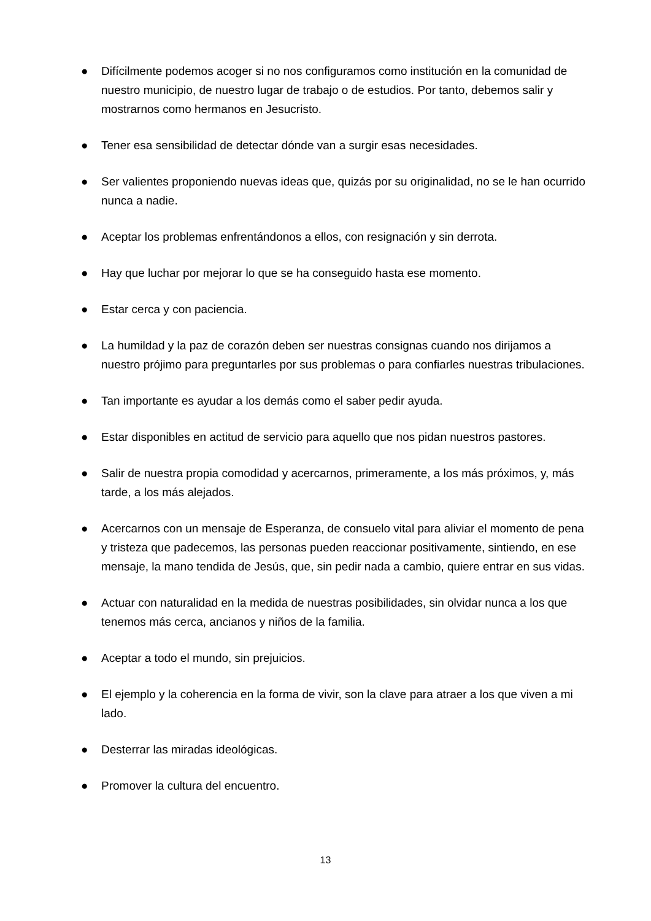● Difícilmente podemos acoger si no nos configuramos como institución en la comunidad de nuestro municipio, de nuestro lugar de trabajo o de estudios. Por tanto, debemos salir y mostrarnos como hermanos en Jesucristo.
● Tener esa sensibilidad de detectar dónde van a surgir esas necesidades.
● Ser valientes proponiendo nuevas ideas que, quizás por su originalidad, no se le han ocurrido nunca a nadie.
● Aceptar los problemas enfrentándonos a ellos, con resignación y sin derrota.
● Hay que luchar por mejorar lo que se ha conseguido hasta ese momento.
● Estar cerca y con paciencia.
● La humildad y la paz de corazón deben ser nuestras consignas cuando nos dirijamos a nuestro prójimo para preguntarles por sus problemas o para confiarles nuestras tribulaciones.
● Tan importante es ayudar a los demás como el saber pedir ayuda.
● Estar disponibles en actitud de servicio para aquello que nos pidan nuestros pastores.
● Salir de nuestra propia comodidad y acercarnos, primeramente, a los más próximos, y, más tarde, a los más alejados.
● Acercarnos con un mensaje de Esperanza, de consuelo vital para aliviar el momento de pena y tristeza que padecemos, las personas pueden reaccionar positivamente, sintiendo, en ese mensaje, la mano tendida de Jesús, que, sin pedir nada a cambio, quiere entrar en sus vidas.
● Actuar con naturalidad en la medida de nuestras posibilidades, sin olvidar nunca a los que tenemos más cerca, ancianos y niños de la familia.
● Aceptar a todo el mundo, sin prejuicios.
● El ejemplo y la coherencia en la forma de vivir, son la clave para atraer a los que viven a mi lado.
● Desterrar las miradas ideológicas.
● Promover la cultura del encuentro.
13